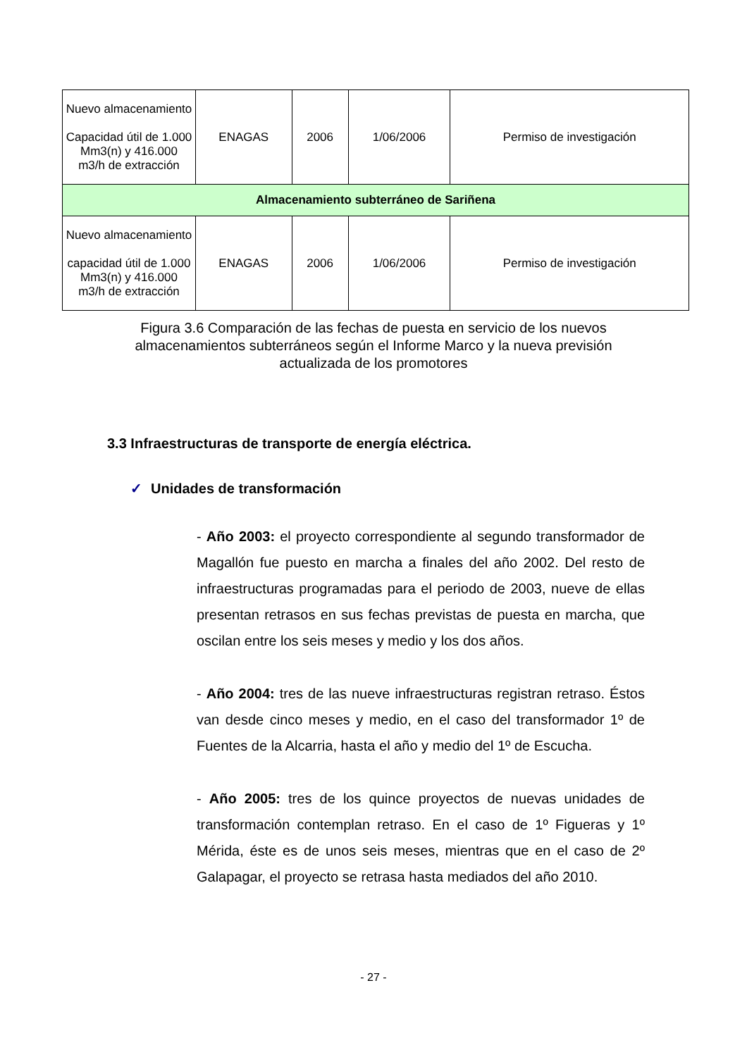| Nuevo almacenamiento Capacidad útil de 1.000 Mm3(n) y 416.000 m3/h de extracción | ENAGAS | 2006 | 1/06/2006 | Permiso de investigación |
| Almacenamiento subterráneo de Sariñena | | | | |
| Nuevo almacenamiento capacidad útil de 1.000 Mm3(n) y 416.000 m3/h de extracción | ENAGAS | 2006 | 1/06/2006 | Permiso de investigación |
Figura 3.6 Comparación de las fechas de puesta en servicio de los nuevos almacenamientos subterráneos según el Informe Marco y la nueva previsión actualizada de los promotores
3.3 Infraestructuras de transporte de energía eléctrica.
✓ Unidades de transformación
- Año 2003: el proyecto correspondiente al segundo transformador de Magallón fue puesto en marcha a finales del año 2002. Del resto de infraestructuras programadas para el periodo de 2003, nueve de ellas presentan retrasos en sus fechas previstas de puesta en marcha, que oscilan entre los seis meses y medio y los dos años.
- Año 2004: tres de las nueve infraestructuras registran retraso. Éstos van desde cinco meses y medio, en el caso del transformador 1º de Fuentes de la Alcarria, hasta el año y medio del 1º de Escucha.
- Año 2005: tres de los quince proyectos de nuevas unidades de transformación contemplan retraso. En el caso de 1º Figueras y 1º Mérida, éste es de unos seis meses, mientras que en el caso de 2º Galapagar, el proyecto se retrasa hasta mediados del año 2010.
- 27 -